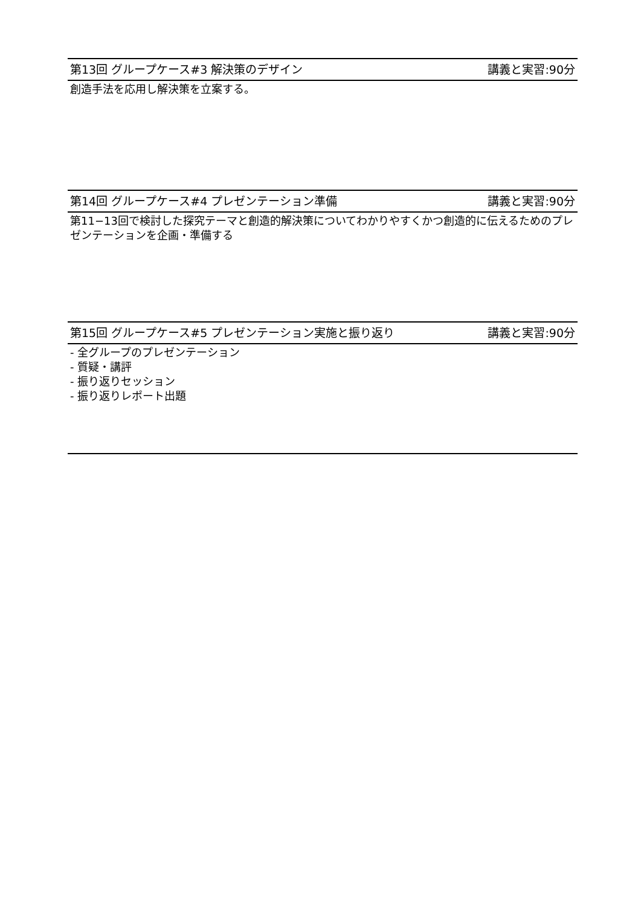第13回 グループケース#3 解決策のデザイン 講義と実習:90分
創造手法を応用し解決策を立案する。
第14回 グループケース#4 プレゼンテーション準備 講義と実習:90分
第11−13回で検討した探究テーマと創造的解決策についてわかりやすくかつ創造的に伝えるためのプレゼンテーションを企画・準備する
第15回 グループケース#5 プレゼンテーション実施と振り返り 講義と実習:90分
- 全グループのプレゼンテーション
- 質疑・講評
- 振り返りセッション
- 振り返りレポート出題